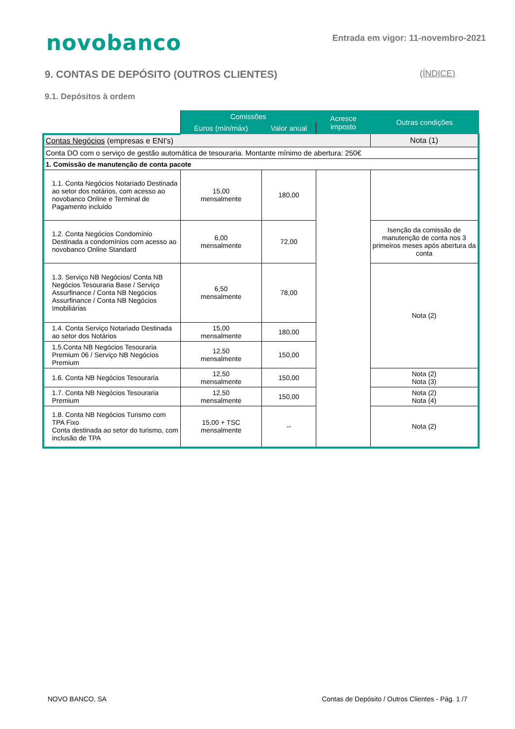novobanco
Entrada em vigor: 11-novembro-2021
9. CONTAS DE DEPÓSITO (OUTROS CLIENTES) (ÍNDICE)
9.1. Depósitos à ordem
| | Comissões | | Acresce imposto | Outras condições |
| | Euros (mín/máx) | Valor anual | | |
| Contas Negócios (empresas e ENI's) | | | | Nota (1) |
| Conta DO com o serviço de gestão automática de tesouraria. Montante mínimo de abertura: 250€ | | | | |
| 1. Comissão de manutenção de conta pacote | | | | |
| 1.1. Conta Negócios Notariado Destinada ao setor dos notários, com acesso ao novobanco Online e Terminal de Pagamento incluido | 15,00 mensalmente | 180,00 | | |
| 1.2. Conta Negócios Condomínio Destinada a condomínios com acesso ao novobanco Online Standard | 6,00 mensalmente | 72,00 | | Isenção da comissão de manutenção de conta nos 3 primeiros meses após abertura da conta |
| 1.3. Serviço NB Negócios/ Conta NB Negócios Tesouraria Base / Serviço Assurfinance / Conta NB Negócios Assurfinance / Conta NB Negócios Imobiliárias | 6,50 mensalmente | 78,00 | | Nota (2) |
| 1.4. Conta Serviço Notariado Destinada ao setor dos Notários | 15,00 mensalmente | 180,00 | | |
| 1.5.Conta NB Negócios Tesouraria Premium 06 / Serviço NB Negócios Premium | 12,50 mensalmente | 150,00 | | |
| 1.6. Conta NB Negócios Tesouraria | 12,50 mensalmente | 150,00 | | Nota (2) Nota (3) |
| 1.7. Conta NB Negócios Tesouraria Premium | 12,50 mensalmente | 150,00 | | Nota (2) Nota (4) |
| 1.8. Conta NB Negócios Turismo com TPA Fixo Conta destinada ao setor do turismo, com inclusão de TPA | 15,00 + TSC mensalmente | -- | | Nota (2) |
NOVO BANCO, SA Contas de Depósito / Outros Clientes - Pág. 1 /7